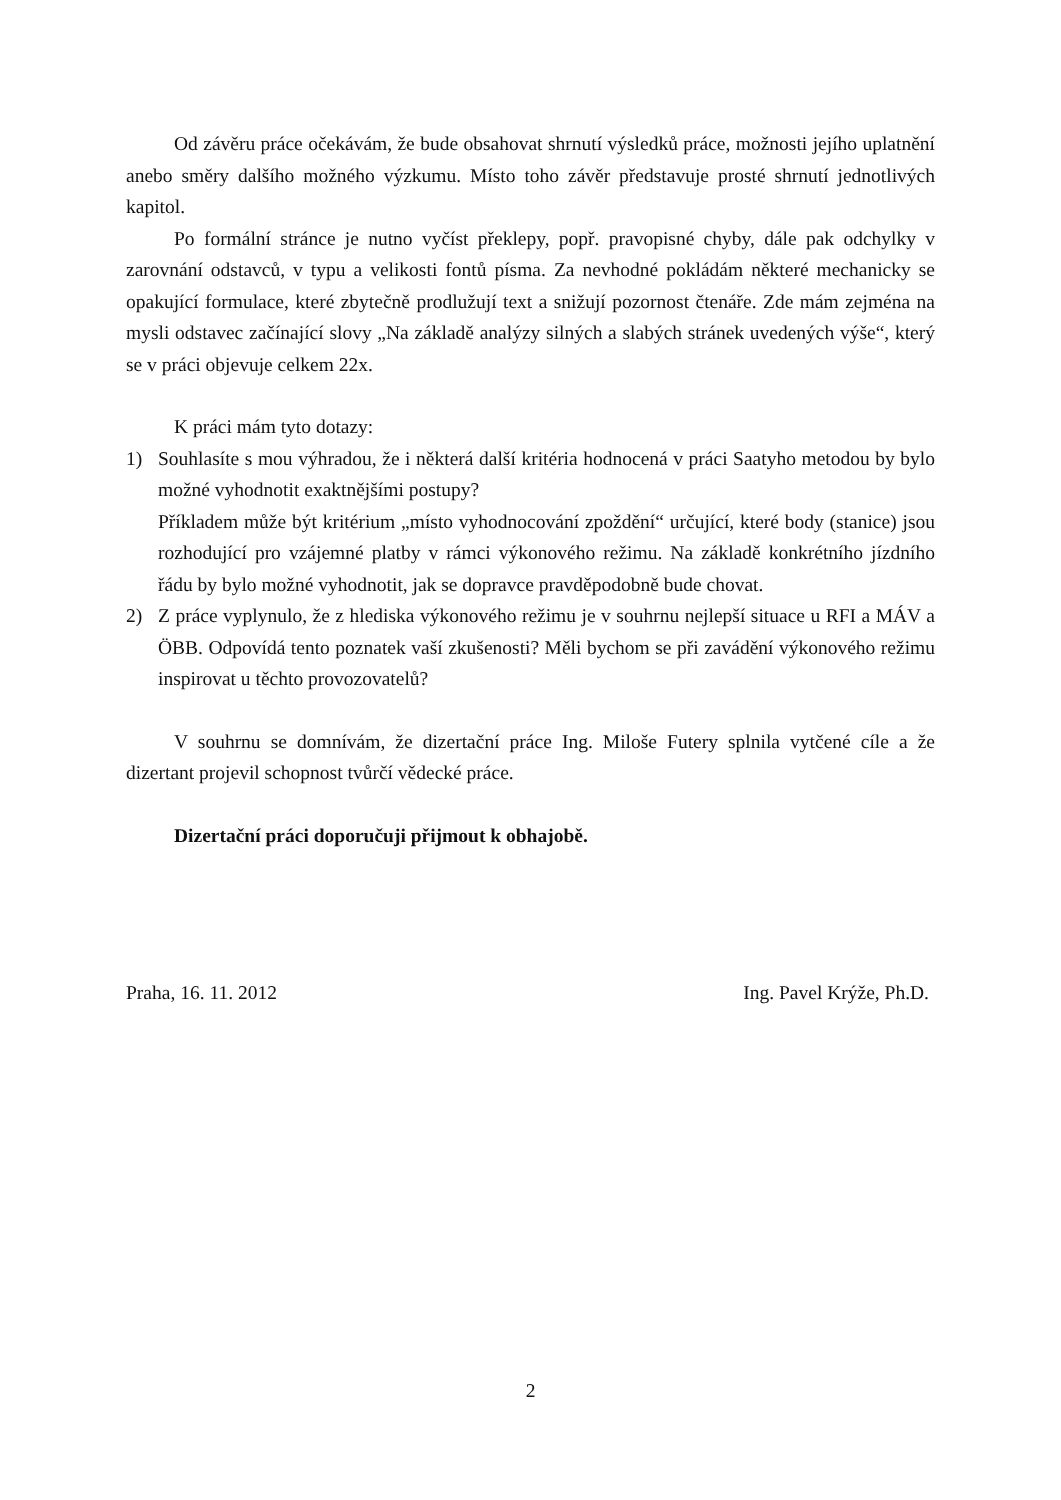Od závěru práce očekávám, že bude obsahovat shrnutí výsledků práce, možnosti jejího uplatnění anebo směry dalšího možného výzkumu. Místo toho závěr představuje prosté shrnutí jednotlivých kapitol.
Po formální stránce je nutno vyčíst překlepy, popř. pravopisné chyby, dále pak odchylky v zarovnání odstavců, v typu a velikosti fontů písma. Za nevhodné pokládám některé mechanicky se opakující formulace, které zbytečně prodlužují text a snižují pozornost čtenáře. Zde mám zejména na mysli odstavec začínající slovy „Na základě analýzy silných a slabých stránek uvedených výše“, který se v práci objevuje celkem 22x.
K práci mám tyto dotazy:
1) Souhlasíte s mou výhradou, že i některá další kritéria hodnocená v práci Saatyho metodou by bylo možné vyhodnotit exaktnějšími postupy?
Příkladem může být kritérium „místo vyhodnocování zpoždění“ určující, které body (stanice) jsou rozhodující pro vzájemné platby v rámci výkonového režimu. Na základě konkrétního jízdního řádu by bylo možné vyhodnotit, jak se dopravce pravděpodobně bude chovat.
2) Z práce vyplynulo, že z hlediska výkonového režimu je v souhrnu nejlepší situace u RFI a MÁV a ÖBB. Odpovídá tento poznatek vaší zkušenosti? Měli bychom se při zavádění výkonového režimu inspirovat u těchto provozovatelů?
V souhrnu se domnívám, že dizertační práce Ing. Miloše Futery splnila vytčené cíle a že dizertant projevil schopnost tvůrčí vědecké práce.
Dizertační práci doporučuji přijmout k obhajobě.
Praha, 16. 11. 2012 Ing. Pavel Krýže, Ph.D.
2